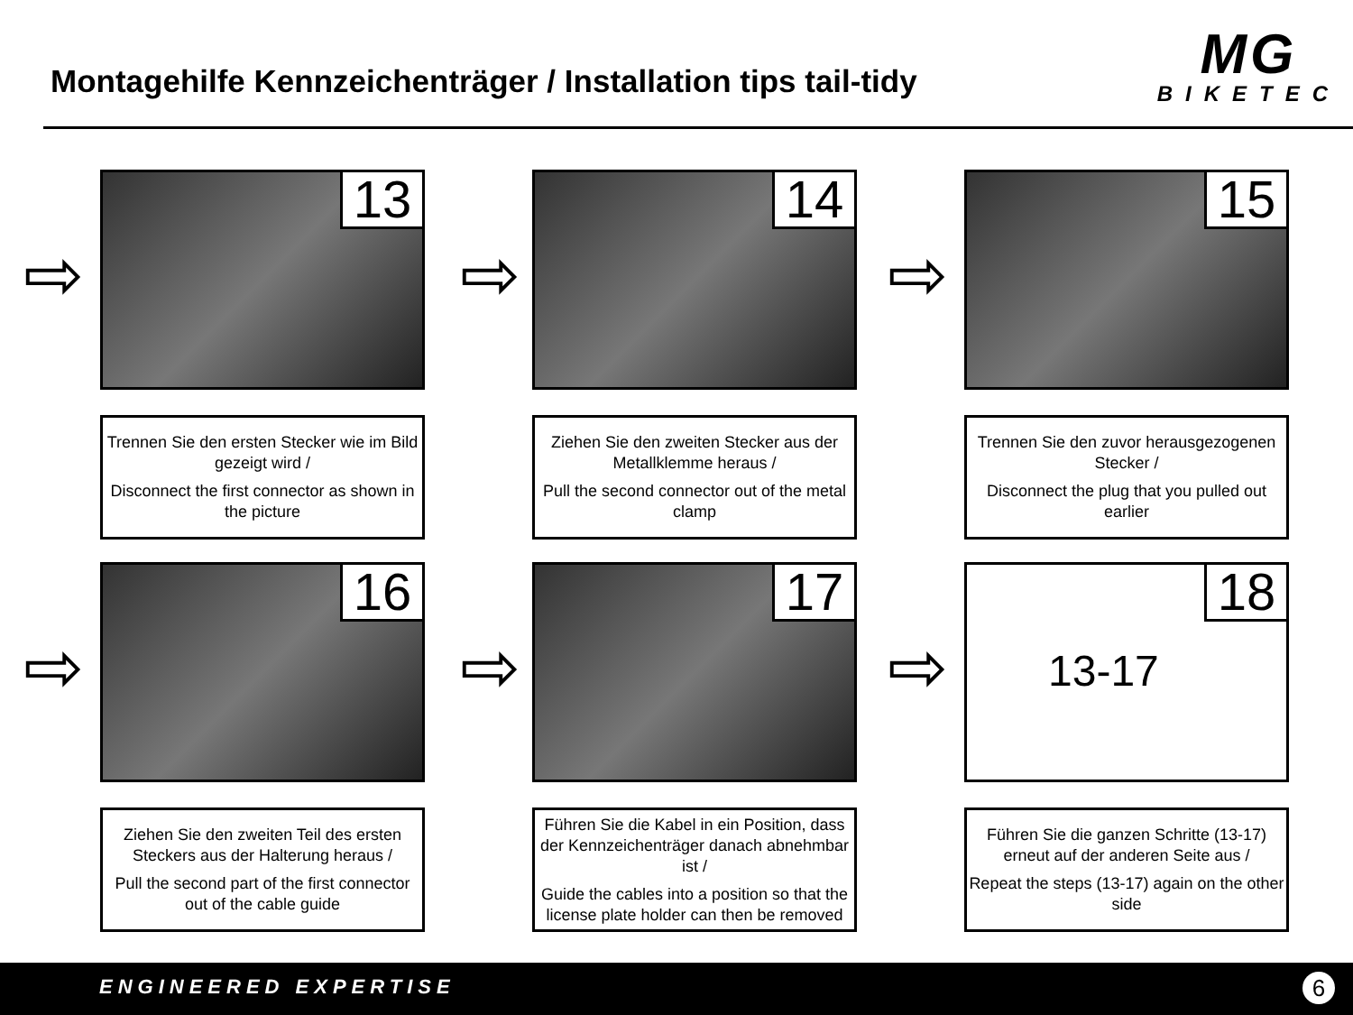Montagehilfe Kennzeichenträger / Installation tips tail-tidy
MG
BIKETEC
⇨
13
Trennen Sie den ersten Stecker wie im Bild gezeigt wird /
Disconnect the first connector as shown in the picture
⇨
14
Ziehen Sie den zweiten Stecker aus der Metallklemme heraus /
Pull the second connector out of the metal clamp
⇨
15
Trennen Sie den zuvor herausgezogenen Stecker /
Disconnect the plug that you pulled out earlier
⇨
16
Ziehen Sie den zweiten Teil des ersten Steckers aus der Halterung heraus /
Pull the second part of the first connector out of the cable guide
⇨
17
Führen Sie die Kabel in ein Position, dass der Kennzeichenträger danach abnehmbar ist /
Guide the cables into a position so that the license plate holder can then be removed
⇨
18
13-17
Führen Sie die ganzen Schritte (13-17) erneut auf der anderen Seite aus /
Repeat the steps (13-17) again on the other side
ENGINEERED EXPERTISE 6